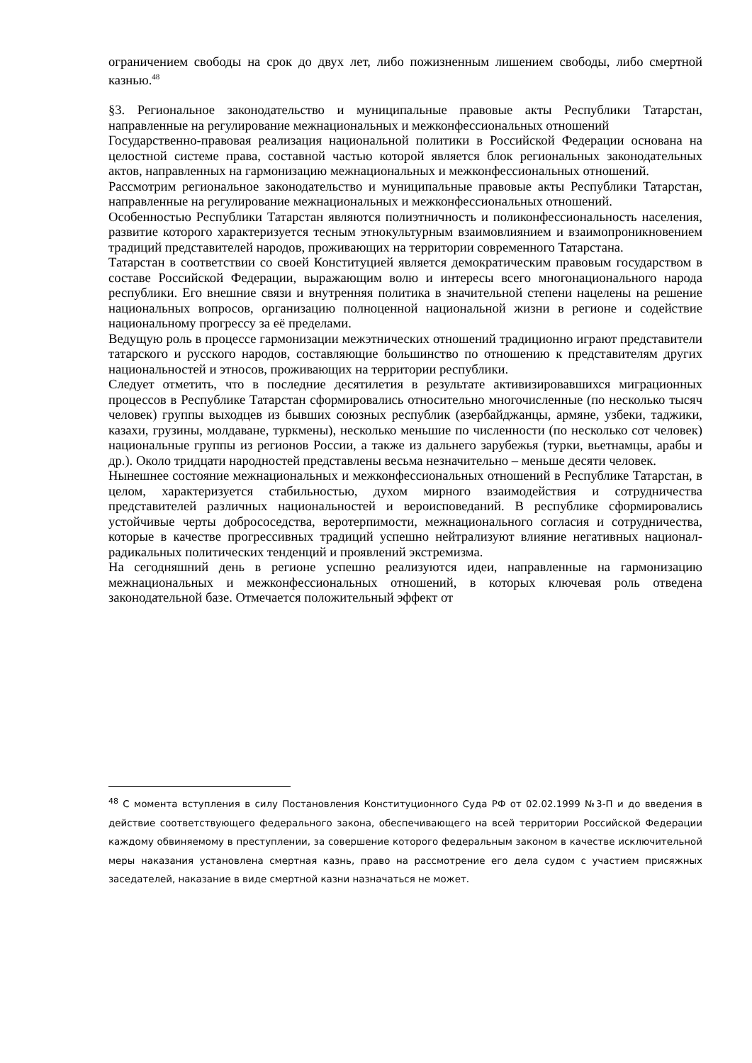ограничением свободы на срок до двух лет, либо пожизненным лишением свободы, либо смертной казнью.<sup>48</sup>
§3. Региональное законодательство и муниципальные правовые акты Республики Татарстан, направленные на регулирование межнациональных и межконфессиональных отношений
Государственно-правовая реализация национальной политики в Российской Федерации основана на целостной системе права, составной частью которой является блок региональных законодательных актов, направленных на гармонизацию межнациональных и межконфессиональных отношений.
Рассмотрим региональное законодательство и муниципальные правовые акты Республики Татарстан, направленные на регулирование межнациональных и межконфессиональных отношений.
Особенностью Республики Татарстан являются полиэтничность и поликонфессиональность населения, развитие которого характеризуется тесным этнокультурным взаимовлиянием и взаимопроникновением традиций представителей народов, проживающих на территории современного Татарстана.
Татарстан в соответствии со своей Конституцией является демократическим правовым государством в составе Российской Федерации, выражающим волю и интересы всего многонационального народа республики. Его внешние связи и внутренняя политика в значительной степени нацелены на решение национальных вопросов, организацию полноценной национальной жизни в регионе и содействие национальному прогрессу за её пределами.
Ведущую роль в процессе гармонизации межэтнических отношений традиционно играют представители татарского и русского народов, составляющие большинство по отношению к представителям других национальностей и этносов, проживающих на территории республики.
Следует отметить, что в последние десятилетия в результате активизировавшихся миграционных процессов в Республике Татарстан сформировались относительно многочисленные (по несколько тысяч человек) группы выходцев из бывших союзных республик (азербайджанцы, армяне, узбеки, таджики, казахи, грузины, молдаване, туркмены), несколько меньшие по численности (по несколько сот человек) национальные группы из регионов России, а также из дальнего зарубежья (турки, вьетнамцы, арабы и др.). Около тридцати народностей представлены весьма незначительно – меньше десяти человек.
Нынешнее состояние межнациональных и межконфессиональных отношений в Республике Татарстан, в целом, характеризуется стабильностью, духом мирного взаимодействия и сотрудничества представителей различных национальностей и вероисповеданий. В республике сформировались устойчивые черты добрососедства, веротерпимости, межнационального согласия и сотрудничества, которые в качестве прогрессивных традиций успешно нейтрализуют влияние негативных национал-радикальных политических тенденций и проявлений экстремизма.
На сегодняшний день в регионе успешно реализуются идеи, направленные на гармонизацию межнациональных и межконфессиональных отношений, в которых ключевая роль отведена законодательной базе. Отмечается положительный эффект от
<sup>48</sup> С момента вступления в силу Постановления Конституционного Суда РФ от 02.02.1999 №3-П и до введения в действие соответствующего федерального закона, обеспечивающего на всей территории Российской Федерации каждому обвиняемому в преступлении, за совершение которого федеральным законом в качестве исключительной меры наказания установлена смертная казнь, право на рассмотрение его дела судом с участием присяжных заседателей, наказание в виде смертной казни назначаться не может.